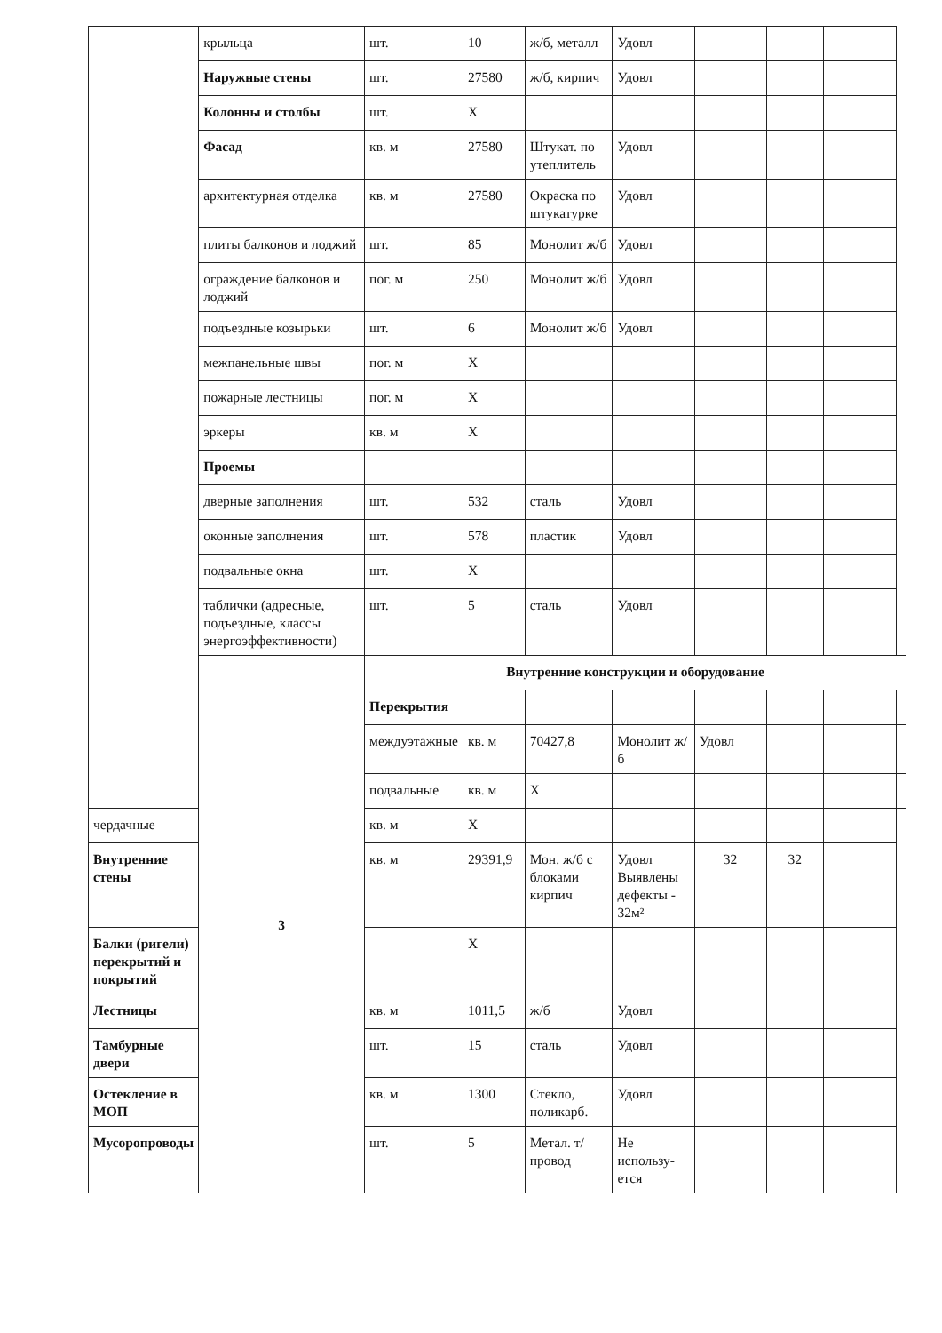| | крыльца | шт. | 10 | ж/б, металл | Удовл | | | | |
| | Наружные стены | шт. | 27580 | ж/б, кирпич | Удовл | | | | |
| | Колонны и столбы | шт. | X | | | | | | |
| | Фасад | кв. м | 27580 | Штукат. по утеплитель | Удовл | | | | |
| | архитектурная отделка | кв. м | 27580 | Окраска по штукатурке | Удовл | | | | |
| | плиты балконов и лоджий | шт. | 85 | Монолит ж/б | Удовл | | | | |
| | ограждение балконов и лоджий | пог. м | 250 | Монолит ж/б | Удовл | | | | |
| | подъездные козырьки | шт. | 6 | Монолит ж/б | Удовл | | | | |
| | межпанельные швы | пог. м | X | | | | | | |
| | пожарные лестницы | пог. м | X | | | | | | |
| | эркеры | кв. м | X | | | | | | |
| | Проемы | | | | | | | | |
| | дверные заполнения | шт. | 532 | сталь | Удовл | | | | |
| | оконные заполнения | шт. | 578 | пластик | Удовл | | | | |
| | подвальные окна | шт. | X | | | | | | |
| | таблички (адресные, подъездные, классы энергоэффективности) | шт. | 5 | сталь | Удовл | | | | |
| | 3 | Внутренние конструкции и оборудование | | | | | | | |
| | | Перекрытия | | | | | | | |
| | | междуэтажные | кв. м | 70427,8 | Монолит ж/б | Удовл | | | |
| | | подвальные | кв. м | X | | | | | |
| чердачные | | кв. м | X | | | | | | |
| Внутренние стены | | кв. м | 29391,9 | Мон. ж/б с блоками кирпич | Удовл Выявлены дефекты - 32м² | 32 | 32 | | |
| Балки (ригели) перекрытий и покрытий | | | X | | | | | | |
| Лестницы | | кв. м | 1011,5 | ж/б | Удовл | | | | |
| Тамбурные двери | | шт. | 15 | сталь | Удовл | | | | |
| Остекление в МОП | | кв. м | 1300 | Стекло, поликарб. | Удовл | | | | |
| Мусоропроводы | | шт. | 5 | Метал. т/провод | Не использу-ется | | | | |